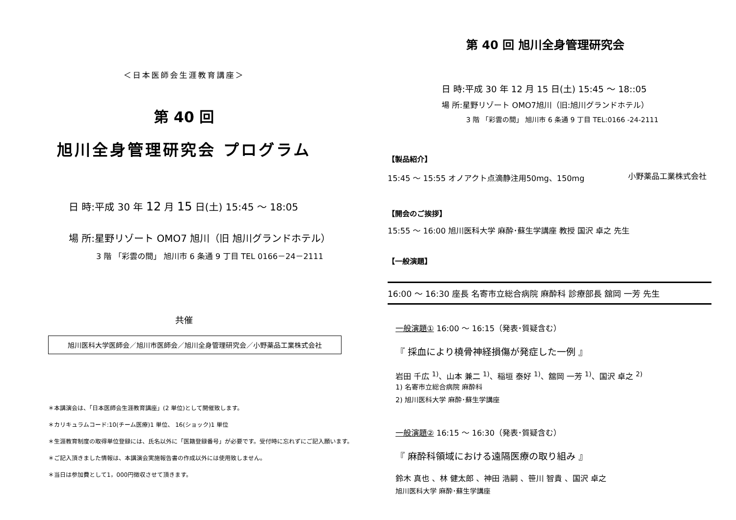＜日本医師会生涯教育講座＞
第 40 回
旭川全身管理研究会 プログラム
日 時:平成 30 年 12 月 15 日(土) 15:45 ～ 18:05
場 所:星野リゾート OMO7 旭川（旧 旭川グランドホテル）
3 階 「彩雲の間」 旭川市 6 条通 9 丁目 TEL 0166－24－2111
共催
旭川医科大学医師会／旭川市医師会／旭川全身管理研究会／小野薬品工業株式会社
＊本講演会は、「日本医師会生涯教育講座」(2 単位)として開催致します。
＊カリキュラムコード:10(チーム医療)1 単位、 16(ショック)1 単位
＊生涯教育制度の取得単位登録には、氏名以外に「医籍登録番号」が必要です。受付時に忘れずにご記入願います。
＊ご記入頂きました情報は、本講演会実施報告書の作成以外には使用致しません。
＊当日は参加費として1，000円徴収させて頂きます。
第 40 回 旭川全身管理研究会
日 時:平成 30 年 12 月 15 日(土) 15:45 ～ 18::05
場 所:星野リゾート OMO7旭川（旧:旭川グランドホテル）
3 階 「彩雲の間」 旭川市 6 条通 9 丁目 TEL:0166 -24-2111
【製品紹介】
15:45 ～ 15:55 オノアクト点滴静注用50mg、150mg 小野薬品工業株式会社
【開会のご挨拶】
15:55 ～ 16:00 旭川医科大学 麻酔･蘇生学講座 教授 国沢 卓之 先生
【一般演題】
16:00 ～ 16:30 座長 名寄市立総合病院 麻酔科 診療部長 舘岡 一芳 先生
一般演題① 16:00 ～ 16:15（発表･質疑含む）
『 採血により橈骨神経損傷が発症した一例 』
岩田 千広 <sup>1)</sup>、山本 兼二 <sup>1)</sup>、稲垣 泰好 <sup>1)</sup>、舘岡 一芳 <sup>1)</sup>、国沢 卓之 <sup>2)</sup>
1) 名寄市立総合病院 麻酔科
2) 旭川医科大学 麻酔･蘇生学講座
一般演題② 16:15 ～ 16:30（発表･質疑含む）
『 麻酔科領域における遠隔医療の取り組み 』
鈴木 真也 、林 健太郎 、神田 浩嗣 、笹川 智貴 、国沢 卓之
旭川医科大学 麻酔･蘇生学講座